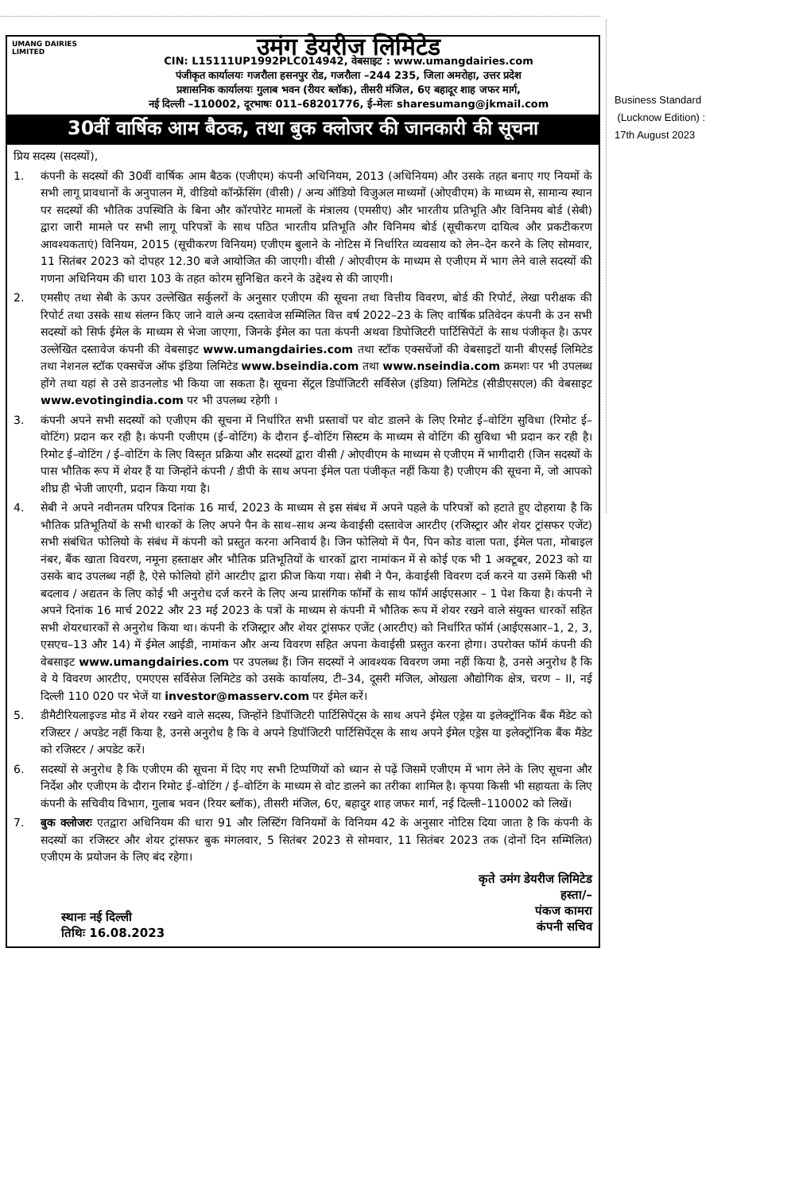UMANG DAIRIES LIMITED
उमंग डेयरीज लिमिटेड
CIN: L15111UP1992PLC014942, वेबसाइट : www.umangdairies.com
पंजीकृत कार्यालयः गजरौला हसनपुर रोड, गजरौला –244 235, जिला अमरोहा, उत्तर प्रदेश
प्रशासनिक कार्यालयः गुलाब भवन (रीयर ब्लॉक), तीसरी मंजिल, 6ए बहादूर शाह जफर मार्ग,
नई दिल्ली –110002, दूरभाषः 011–68201776, ई–मेलः sharesumang@jkmail.com
30वीं वार्षिक आम बैठक, तथा बुक क्लोजर की जानकारी की सूचना
प्रिय सदस्य (सदस्यों),
1. कंपनी के सदस्यों की 30वीं वार्षिक आम बैठक (एजीएम) कंपनी अधिनियम, 2013 (अधिनियम) और उसके तहत बनाए गए नियमों के सभी लागू प्रावधानों के अनुपालन में, वीडियो कॉन्फ्रेंसिंग (वीसी) / अन्य ऑडियो विजुअल माध्यमों (ओएवीएम) के माध्यम से, सामान्य स्थान पर सदस्यों की भौतिक उपस्थिति के बिना और कॉरपोरेट मामलों के मंत्रालय (एमसीए) और भारतीय प्रतिभूति और विनिमय बोर्ड (सेबी) द्वारा जारी मामले पर सभी लागू परिपत्रों के साथ पठित भारतीय प्रतिभूति और विनिमय बोर्ड (सूचीकरण दायित्व और प्रकटीकरण आवश्यकताएं) विनियम, 2015 (सूचीकरण विनियम) एजीएम बुलाने के नोटिस में निर्धारित व्यवसाय को लेन–देन करने के लिए सोमवार, 11 सितंबर 2023 को दोपहर 12.30 बजे आयोजित की जाएगी। वीसी / ओएवीएम के माध्यम से एजीएम में भाग लेने वाले सदस्यों की गणना अधिनियम की धारा 103 के तहत कोरम सुनिश्चित करने के उद्देश्य से की जाएगी।
2. एमसीए तथा सेबी के ऊपर उल्लेखित सर्कुलरों के अनुसार एजीएम की सूचना तथा वित्तीय विवरण, बोर्ड की रिपोर्ट, लेखा परीक्षक की रिपोर्ट तथा उसके साथ संलग्न किए जाने वाले अन्य दस्तावेज सम्मिलित वित्त वर्ष 2022–23 के लिए वार्षिक प्रतिवेदन कंपनी के उन सभी सदस्यों को सिर्फ ईमेल के माध्यम से भेजा जाएगा, जिनके ईमेल का पता कंपनी अथवा डिपोजिटरी पार्टिसिपेंटों के साथ पंजीकृत है। ऊपर उल्लेखित दस्तावेज कंपनी की वेबसाइट www.umangdairies.com तथा स्टॉक एक्सचेंजों की वेबसाइटों यानी बीएसई लिमिटेड तथा नेशनल स्टॉक एक्सचेंज ऑफ इंडिया लिमिटेड www.bseindia.com तथा www.nseindia.com क्रमशः पर भी उपलब्ध होंगे तथा यहां से उसे डाउनलोड भी किया जा सकता है। सूचना सेंट्रल डिपॉजिटरी सर्विसेज (इंडिया) लिमिटेड (सीडीएसएल) की वेबसाइट www.evotingindia.com पर भी उपलब्ध रहेगी ।
3. कंपनी अपने सभी सदस्यों को एजीएम की सूचना में निर्धारित सभी प्रस्तावों पर वोट डालने के लिए रिमोट ई–वोटिंग सुविधा (रिमोट ई–वोटिंग) प्रदान कर रही है। कंपनी एजीएम (ई–वोटिंग) के दौरान ई–वोटिंग सिस्टम के माध्यम से वोटिंग की सुविधा भी प्रदान कर रही है। रिमोट ई–वोटिंग / ई–वोटिंग के लिए विस्तृत प्रक्रिया और सदस्यों द्वारा वीसी / ओएवीएम के माध्यम से एजीएम में भागीदारी (जिन सदस्यों के पास भौतिक रूप में शेयर हैं या जिन्होंने कंपनी / डीपी के साथ अपना ईमेल पता पंजीकृत नहीं किया है) एजीएम की सूचना में, जो आपको शीघ्र ही भेजी जाएगी, प्रदान किया गया है।
4. सेबी ने अपने नवीनतम परिपत्र दिनांक 16 मार्च, 2023 के माध्यम से इस संबंध में अपने पहले के परिपत्रों को हटाते हुए दोहराया है कि भौतिक प्रतिभूतियों के सभी धारकों के लिए अपने पैन के साथ–साथ अन्य केवाईसी दस्तावेज आरटीए (रजिस्ट्रार और शेयर ट्रांसफर एजेंट) सभी संबंधित फोलियो के संबंध में कंपनी को प्रस्तुत करना अनिवार्य है। जिन फोलियो में पैन, पिन कोड वाला पता, ईमेल पता, मोबाइल नंबर, बैंक खाता विवरण, नमूना हस्ताक्षर और भौतिक प्रतिभूतियों के धारकों द्वारा नामांकन में से कोई एक भी 1 अक्टूबर, 2023 को या उसके बाद उपलब्ध नहीं है, ऐसे फोलियो होंगे आरटीए द्वारा फ्रीज किया गया। सेबी ने पैन, केवाईसी विवरण दर्ज करने या उसमें किसी भी बदलाव / अद्यतन के लिए कोई भी अनुरोध दर्ज करने के लिए अन्य प्रासंगिक फॉर्मों के साथ फॉर्म आईएसआर – 1 पेश किया है। कंपनी ने अपने दिनांक 16 मार्च 2022 और 23 मई 2023 के पत्रों के माध्यम से कंपनी में भौतिक रूप में शेयर रखने वाले संयुक्त धारकों सहित सभी शेयरधारकों से अनुरोध किया था। कंपनी के रजिस्ट्रार और शेयर ट्रांसफर एजेंट (आरटीए) को निर्धारित फॉर्म (आईएसआर–1, 2, 3, एसएच–13 और 14) में ईमेल आईडी, नामांकन और अन्य विवरण सहित अपना केवाईसी प्रस्तुत करना होगा। उपरोक्त फॉर्म कंपनी की वेबसाइट www.umangdairies.com पर उपलब्ध हैं। जिन सदस्यों ने आवश्यक विवरण जमा नहीं किया है, उनसे अनुरोध है कि वे ये विवरण आरटीए, एमएएस सर्विसेज लिमिटेड को उसके कार्यालय, टी–34, दूसरी मंजिल, ओखला औद्योगिक क्षेत्र, चरण – II, नई दिल्ली 110 020 पर भेजें या investor@masserv.com पर ईमेल करें।
5. डीमैटीरियलाइज्ड मोड में शेयर रखने वाले सदस्य, जिन्होंने डिपॉजिटरी पार्टिसिपेंट्स के साथ अपने ईमेल एड्रेस या इलेक्ट्रॉनिक बैंक मैंडेट को रजिस्टर / अपडेट नहीं किया है, उनसे अनुरोध है कि वे अपने डिपॉजिटरी पार्टिसिपेंट्स के साथ अपने ईमेल एड्रेस या इलेक्ट्रॉनिक बैंक मैंडेट को रजिस्टर / अपडेट करें।
6. सदस्यों से अनुरोध है कि एजीएम की सूचना में दिए गए सभी टिप्पणियों को ध्यान से पढ़ें जिसमें एजीएम में भाग लेने के लिए सूचना और निर्देश और एजीएम के दौरान रिमोट ई–वोटिंग / ई–वोटिंग के माध्यम से वोट डालने का तरीका शामिल है। कृपया किसी भी सहायता के लिए कंपनी के सचिवीय विभाग, गुलाब भवन (रियर ब्लॉक), तीसरी मंजिल, 6ए, बहादुर शाह जफर मार्ग, नई दिल्ली–110002 को लिखें।
7. बुक क्लोजरः एतद्वारा अधिनियम की धारा 91 और लिस्टिंग विनियमों के विनियम 42 के अनुसार नोटिस दिया जाता है कि कंपनी के सदस्यों का रजिस्टर और शेयर ट्रांसफर बुक मंगलवार, 5 सितंबर 2023 से सोमवार, 11 सितंबर 2023 तक (दोनों दिन सम्मिलित) एजीएम के प्रयोजन के लिए बंद रहेगा।
स्थानः नई दिल्ली
तिथिः 16.08.2023
कृते उमंग डेयरीज लिमिटेड
हस्ता/–
पंकज कामरा
कंपनी सचिव
Business Standard
(Lucknow Edition) :
17th August 2023